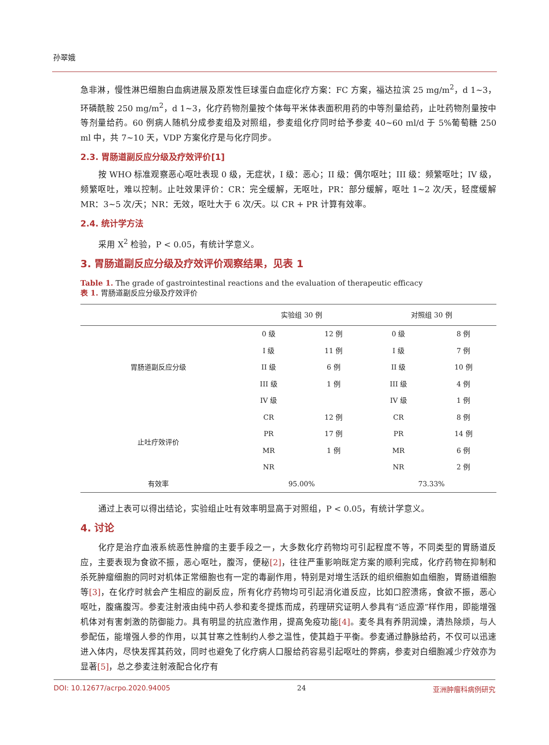孙翠娥
急非淋，慢性淋巴细胞白血病进展及原发性巨球蛋白血症化疗方案：FC 方案，福达拉滨 25 mg/m<sup>2</sup>，d 1~3，环磷酰胺 250 mg/m<sup>2</sup>，d 1~3，化疗药物剂量按个体每平米体表面积用药的中等剂量给药，止吐药物剂量按中等剂量给药。60 例病人随机分成参麦组及对照组，参麦组化疗同时给予参麦 40~60 ml/d 于 5%葡萄糖 250 ml 中，共 7~10 天，VDP 方案化疗是与化疗同步。
2.3. 胃肠道副反应分级及疗效评价[1]
按 WHO 标准观察恶心呕吐表现 0 级，无症状，I 级：恶心；II 级：偶尔呕吐；III 级：频繁呕吐；IV 级，频繁呕吐，难以控制。止吐效果评价：CR：完全缓解，无呕吐，PR：部分缓解，呕吐 1~2 次/天，轻度缓解 MR：3~5 次/天；NR：无效，呕吐大于 6 次/天。以 CR + PR 计算有效率。
2.4. 统计学方法
采用 X<sup>2</sup> 检验，P < 0.05，有统计学意义。
3. 胃肠道副反应分级及疗效评价观察结果，见表 1
Table 1. The grade of gastrointestinal reactions and the evaluation of therapeutic efficacy
表 1. 胃肠道副反应分级及疗效评价
| | 实验组 30 例 | | 对照组 30 例 | |
| --- | --- | --- | --- | --- |
| 胃肠道副反应分级 | 0 级 | 12 例 | 0 级 | 8 例 |
| | I 级 | 11 例 | I 级 | 7 例 |
| | II 级 | 6 例 | II 级 | 10 例 |
| | III 级 | 1 例 | III 级 | 4 例 |
| | IV 级 | | IV 级 | 1 例 |
| 止吐疗效评价 | CR | 12 例 | CR | 8 例 |
| | PR | 17 例 | PR | 14 例 |
| | MR | 1 例 | MR | 6 例 |
| | NR | | NR | 2 例 |
| 有效率 | 95.00% | | 73.33% | |
通过上表可以得出结论，实验组止吐有效率明显高于对照组，P < 0.05，有统计学意义。
4. 讨论
化疗是治疗血液系统恶性肿瘤的主要手段之一，大多数化疗药物均可引起程度不等，不同类型的胃肠道反应，主要表现为食欲不振，恶心呕吐，腹泻，便秘[2]，往往严重影响既定方案的顺利完成，化疗药物在抑制和杀死肿瘤细胞的同时对机体正常细胞也有一定的毒副作用，特别是对增生活跃的组织细胞如血细胞，胃肠道细胞等[3]，在化疗时就会产生相应的副反应，所有化疗药物均可引起消化道反应，比如口腔溃疡，食欲不振，恶心呕吐，腹痛腹泻。参麦注射液由纯中药人参和麦冬提炼而成，药理研究证明人参具有“适应源”样作用，即能增强机体对有害刺激的防御能力。具有明显的抗应激作用，提高免疫功能[4]。麦冬具有养阴润燥，清热除烦，与人参配伍，能增强人参的作用，以其甘寒之性制约人参之温性，使其趋于平衡。参麦通过静脉给药，不仅可以迅速进入体内，尽快发挥其药效，同时也避免了化疗病人口服给药容易引起呕吐的弊病，参麦对白细胞减少疗效亦为显著[5]，总之参麦注射液配合化疗有
DOI: 10.12677/acrpo.2020.94005 24 亚洲肿瘤科病例研究